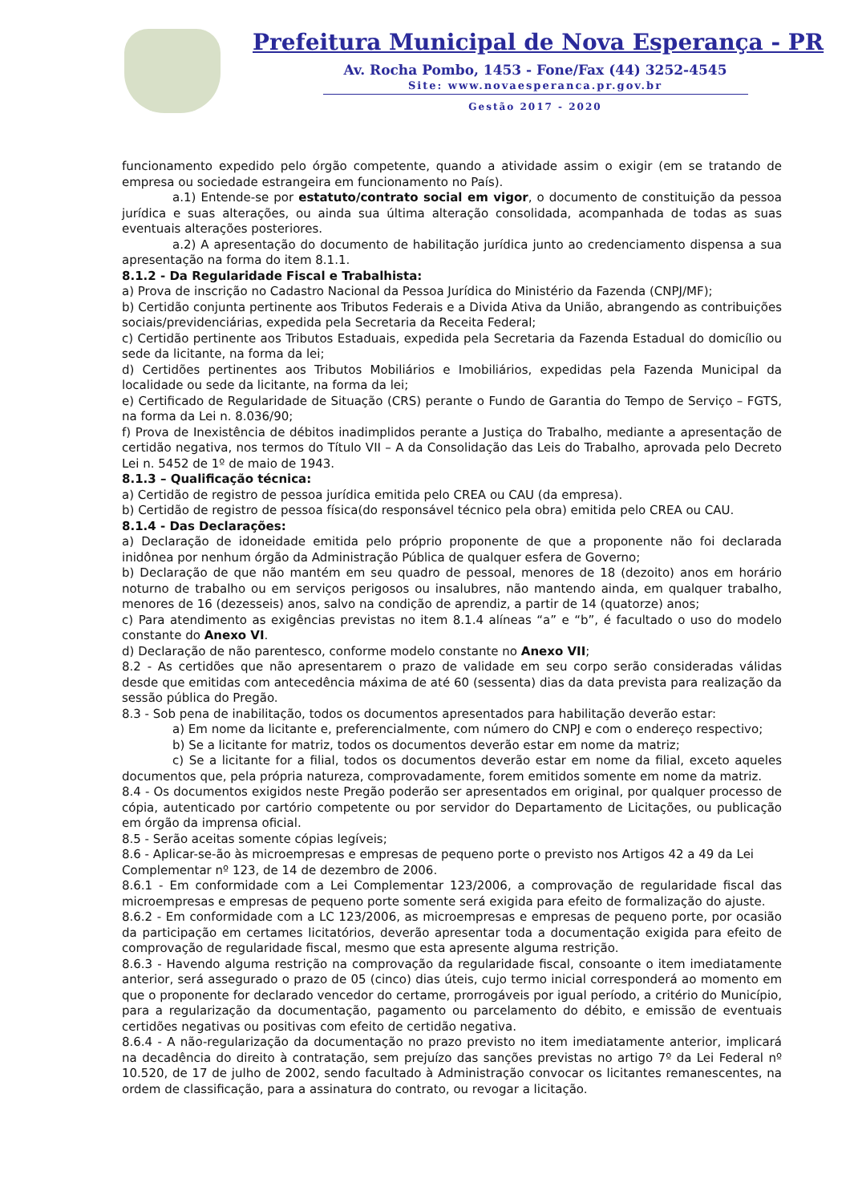Prefeitura Municipal de Nova Esperança - PR
Av. Rocha Pombo, 1453 - Fone/Fax (44) 3252-4545
Site: www.novaesperanca.pr.gov.br
Gestão 2017 - 2020
funcionamento expedido pelo órgão competente, quando a atividade assim o exigir (em se tratando de empresa ou sociedade estrangeira em funcionamento no País).
a.1) Entende-se por estatuto/contrato social em vigor, o documento de constituição da pessoa jurídica e suas alterações, ou ainda sua última alteração consolidada, acompanhada de todas as suas eventuais alterações posteriores.
a.2) A apresentação do documento de habilitação jurídica junto ao credenciamento dispensa a sua apresentação na forma do item 8.1.1.
8.1.2 - Da Regularidade Fiscal e Trabalhista:
a) Prova de inscrição no Cadastro Nacional da Pessoa Jurídica do Ministério da Fazenda (CNPJ/MF);
b) Certidão conjunta pertinente aos Tributos Federais e a Divida Ativa da União, abrangendo as contribuições sociais/previdenciárias, expedida pela Secretaria da Receita Federal;
c) Certidão pertinente aos Tributos Estaduais, expedida pela Secretaria da Fazenda Estadual do domicílio ou sede da licitante, na forma da lei;
d) Certidões pertinentes aos Tributos Mobiliários e Imobiliários, expedidas pela Fazenda Municipal da localidade ou sede da licitante, na forma da lei;
e) Certificado de Regularidade de Situação (CRS) perante o Fundo de Garantia do Tempo de Serviço – FGTS, na forma da Lei n. 8.036/90;
f) Prova de Inexistência de débitos inadimplidos perante a Justiça do Trabalho, mediante a apresentação de certidão negativa, nos termos do Título VII – A da Consolidação das Leis do Trabalho, aprovada pelo Decreto Lei n. 5452 de 1º de maio de 1943.
8.1.3 – Qualificação técnica:
a) Certidão de registro de pessoa jurídica emitida pelo CREA ou CAU (da empresa).
b) Certidão de registro de pessoa física(do responsável técnico pela obra) emitida pelo CREA ou CAU.
8.1.4 - Das Declarações:
a) Declaração de idoneidade emitida pelo próprio proponente de que a proponente não foi declarada inidônea por nenhum órgão da Administração Pública de qualquer esfera de Governo;
b) Declaração de que não mantém em seu quadro de pessoal, menores de 18 (dezoito) anos em horário noturno de trabalho ou em serviços perigosos ou insalubres, não mantendo ainda, em qualquer trabalho, menores de 16 (dezesseis) anos, salvo na condição de aprendiz, a partir de 14 (quatorze) anos;
c) Para atendimento as exigências previstas no item 8.1.4 alíneas “a” e “b”, é facultado o uso do modelo constante do Anexo VI.
d) Declaração de não parentesco, conforme modelo constante no Anexo VII;
8.2 - As certidões que não apresentarem o prazo de validade em seu corpo serão consideradas válidas desde que emitidas com antecedência máxima de até 60 (sessenta) dias da data prevista para realização da sessão pública do Pregão.
8.3 - Sob pena de inabilitação, todos os documentos apresentados para habilitação deverão estar:
a) Em nome da licitante e, preferencialmente, com número do CNPJ e com o endereço respectivo;
b) Se a licitante for matriz, todos os documentos deverão estar em nome da matriz;
c) Se a licitante for a filial, todos os documentos deverão estar em nome da filial, exceto aqueles documentos que, pela própria natureza, comprovadamente, forem emitidos somente em nome da matriz.
8.4 - Os documentos exigidos neste Pregão poderão ser apresentados em original, por qualquer processo de cópia, autenticado por cartório competente ou por servidor do Departamento de Licitações, ou publicação em órgão da imprensa oficial.
8.5 - Serão aceitas somente cópias legíveis;
8.6 - Aplicar-se-ão às microempresas e empresas de pequeno porte o previsto nos Artigos 42 a 49 da Lei
Complementar nº 123, de 14 de dezembro de 2006.
8.6.1 - Em conformidade com a Lei Complementar 123/2006, a comprovação de regularidade fiscal das microempresas e empresas de pequeno porte somente será exigida para efeito de formalização do ajuste.
8.6.2 - Em conformidade com a LC 123/2006, as microempresas e empresas de pequeno porte, por ocasião da participação em certames licitatórios, deverão apresentar toda a documentação exigida para efeito de comprovação de regularidade fiscal, mesmo que esta apresente alguma restrição.
8.6.3 - Havendo alguma restrição na comprovação da regularidade fiscal, consoante o item imediatamente anterior, será assegurado o prazo de 05 (cinco) dias úteis, cujo termo inicial corresponderá ao momento em que o proponente for declarado vencedor do certame, prorrogáveis por igual período, a critério do Município, para a regularização da documentação, pagamento ou parcelamento do débito, e emissão de eventuais certidões negativas ou positivas com efeito de certidão negativa.
8.6.4 - A não-regularização da documentação no prazo previsto no item imediatamente anterior, implicará na decadência do direito à contratação, sem prejuízo das sanções previstas no artigo 7º da Lei Federal nº 10.520, de 17 de julho de 2002, sendo facultado à Administração convocar os licitantes remanescentes, na ordem de classificação, para a assinatura do contrato, ou revogar a licitação.